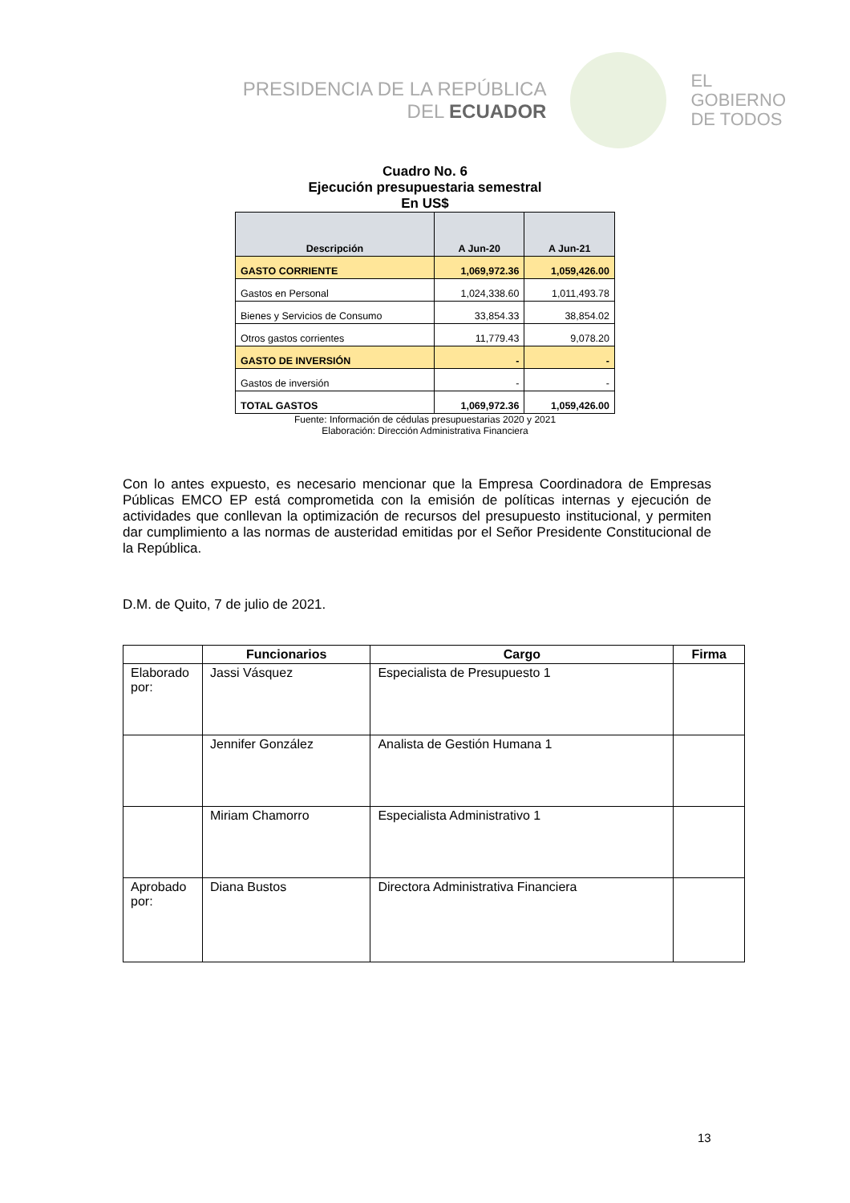PRESIDENCIA DE LA REPÚBLICA
DEL ECUADOR
EL
GOBIERNO
DE TODOS
Cuadro No. 6
Ejecución presupuestaria semestral
En US$
| Descripción | A Jun-20 | A Jun-21 |
| --- | --- | --- |
| GASTO CORRIENTE | 1,069,972.36 | 1,059,426.00 |
| Gastos en Personal | 1,024,338.60 | 1,011,493.78 |
| Bienes y Servicios de Consumo | 33,854.33 | 38,854.02 |
| Otros gastos corrientes | 11,779.43 | 9,078.20 |
| GASTO DE INVERSIÓN | - | - |
| Gastos de inversión | - | - |
| TOTAL GASTOS | 1,069,972.36 | 1,059,426.00 |
Fuente: Información de cédulas presupuestarias 2020 y 2021
Elaboración: Dirección Administrativa Financiera
Con lo antes expuesto, es necesario mencionar que la Empresa Coordinadora de Empresas Públicas EMCO EP está comprometida con la emisión de políticas internas y ejecución de actividades que conllevan la optimización de recursos del presupuesto institucional, y permiten dar cumplimiento a las normas de austeridad emitidas por el Señor Presidente Constitucional de la República.
D.M. de Quito, 7 de julio de 2021.
| | Funcionarios | Cargo | Firma |
| --- | --- | --- | --- |
| Elaborado por: | Jassi Vásquez | Especialista de Presupuesto 1 | |
| | Jennifer González | Analista de Gestión Humana 1 | |
| | Miriam Chamorro | Especialista Administrativo 1 | |
| Aprobado por: | Diana Bustos | Directora Administrativa Financiera | |
13